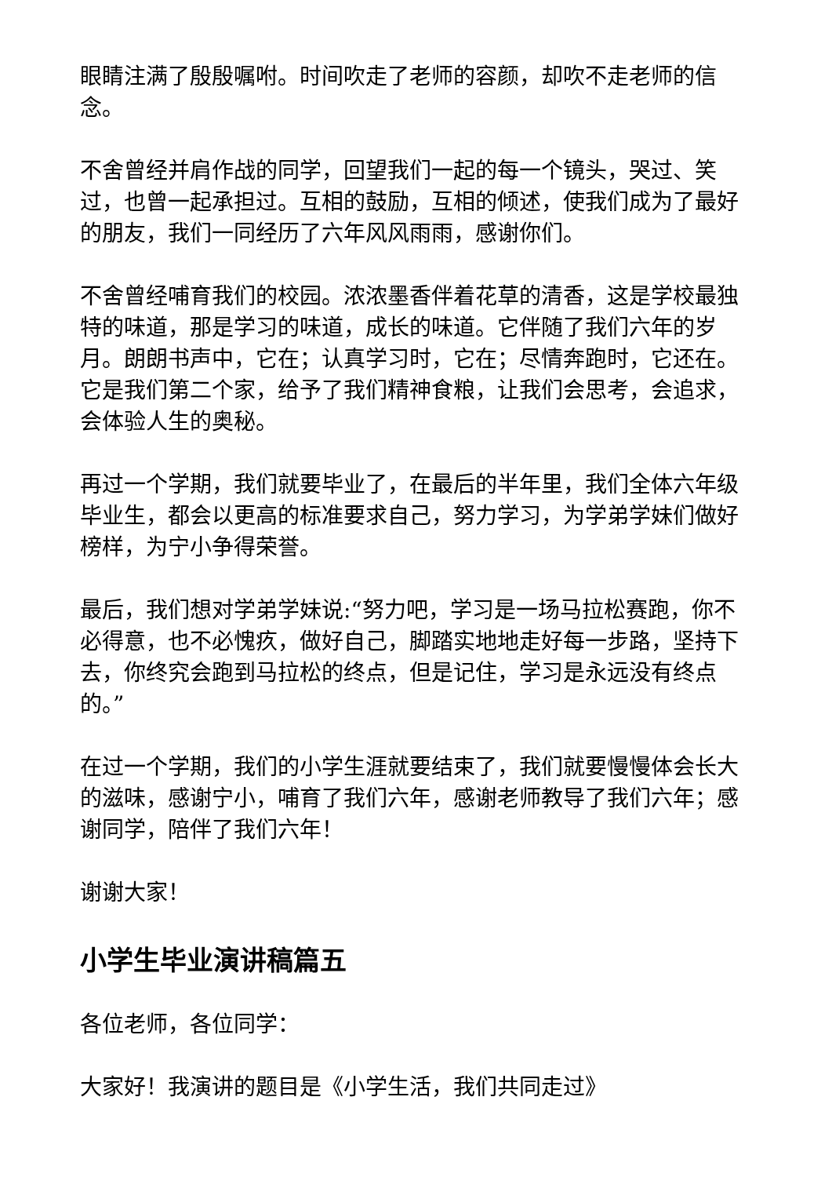眼睛注满了殷殷嘱咐。时间吹走了老师的容颜，却吹不走老师的信念。
不舍曾经并肩作战的同学，回望我们一起的每一个镜头，哭过、笑过，也曾一起承担过。互相的鼓励，互相的倾述，使我们成为了最好的朋友，我们一同经历了六年风风雨雨，感谢你们。
不舍曾经哺育我们的校园。浓浓墨香伴着花草的清香，这是学校最独特的味道，那是学习的味道，成长的味道。它伴随了我们六年的岁月。朗朗书声中，它在；认真学习时，它在；尽情奔跑时，它还在。它是我们第二个家，给予了我们精神食粮，让我们会思考，会追求，会体验人生的奥秘。
再过一个学期，我们就要毕业了，在最后的半年里，我们全体六年级毕业生，都会以更高的标准要求自己，努力学习，为学弟学妹们做好榜样，为宁小争得荣誉。
最后，我们想对学弟学妹说:“努力吧，学习是一场马拉松赛跑，你不必得意，也不必愧疚，做好自己，脚踏实地地走好每一步路，坚持下去，你终究会跑到马拉松的终点，但是记住，学习是永远没有终点的。”
在过一个学期，我们的小学生涯就要结束了，我们就要慢慢体会长大的滋味，感谢宁小，哺育了我们六年，感谢老师教导了我们六年；感谢同学，陪伴了我们六年！
谢谢大家！
小学生毕业演讲稿篇五
各位老师，各位同学：
大家好！我演讲的题目是《小学生活，我们共同走过》